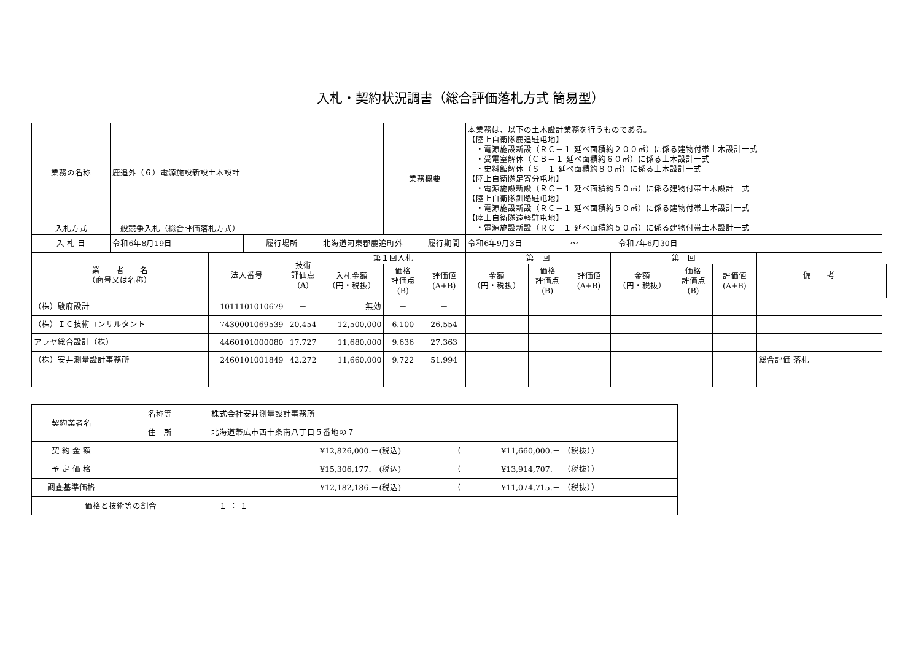入札・契約状況調書（総合評価落札方式 簡易型）
| 業務の名称 | 鹿追外（６）電源施設新設土木設計 | | | | | 業務概要 | | 本業務は、以下の土木設計業務を行うものである。 【陸上自衛隊鹿追駐屯地】 ・電源施設新設（ＲＣ－１ 延べ面積約２００㎡）に係る建物付帯土木設計一式 ・受電室解体（ＣＢ－１ 延べ面積約６０㎡）に係る土木設計一式 ・史料館解体（Ｓ－１ 延べ面積約８０㎡）に係る土木設計一式 【陸上自衛隊足寄分屯地】 ・電源施設新設（ＲＣ－１ 延べ面積約５０㎡）に係る建物付帯土木設計一式 【陸上自衛隊釧路駐屯地】 ・電源施設新設（ＲＣ－１ 延べ面積約５０㎡）に係る建物付帯土木設計一式 【陸上自衛隊遠軽駐屯地】 ・電源施設新設（ＲＣ－１ 延べ面積約５０㎡）に係る建物付帯土木設計一式 | | | | | | | |
| 入札方式 | 一般競争入札（総合評価落札方式） | | | | | | | | | | | | | | |
| 入 札 日 | 令和6年8月19日 | | 履行場所 | | 北海道河東郡鹿追町外 | | 履行期間 | 令和6年9月3日 ～ 令和7年6月30日 | | | | | | | |
| 業 者 名 （商号又は名称） | | 法人番号 | | 技術 評価点 (A) | 第１回入札 | | | 第 回 | | | 第 回 | | | 備 考 | |
| | | | | | 入札金額 （円・税抜） | 価格 評価点 (B) | 評価値 (A+B) | 金額 （円・税抜） | 価格 評価点 (B) | 評価値 (A+B) | 金額 （円・税抜） | 価格 評価点 (B) | 評価値 (A+B) | | |
| （株）駿府設計 | | 1011101010679 | | － | 無効 | － | － | | | | | | | | |
| （株）ＩＣ技術コンサルタント | | 7430001069539 | | 20.454 | 12,500,000 | 6.100 | 26.554 | | | | | | | | |
| アラヤ総合設計（株） | | 4460101000080 | | 17.727 | 11,680,000 | 9.636 | 27.363 | | | | | | | | |
| （株）安井測量設計事務所 | | 2460101001849 | | 42.272 | 11,660,000 | 9.722 | 51.994 | | | | | | | 総合評価 落札 | |
| 契約業者名 | 名称等 | 株式会社安井測量設計事務所 |
| | 住 所 | 北海道帯広市西十条南八丁目５番地の７ |
| 契 約 金 額 | ¥12,826,000.－(税込) （ ¥11,660,000.－ （税抜）） | |
| 予 定 価 格 | ¥15,306,177.－(税込) （ ¥13,914,707.－ （税抜）） | |
| 調査基準価格 | ¥12,182,186.－(税込) （ ¥11,074,715.－ （税抜）） | |
| 価格と技術等の割合 | | １ ： １ |